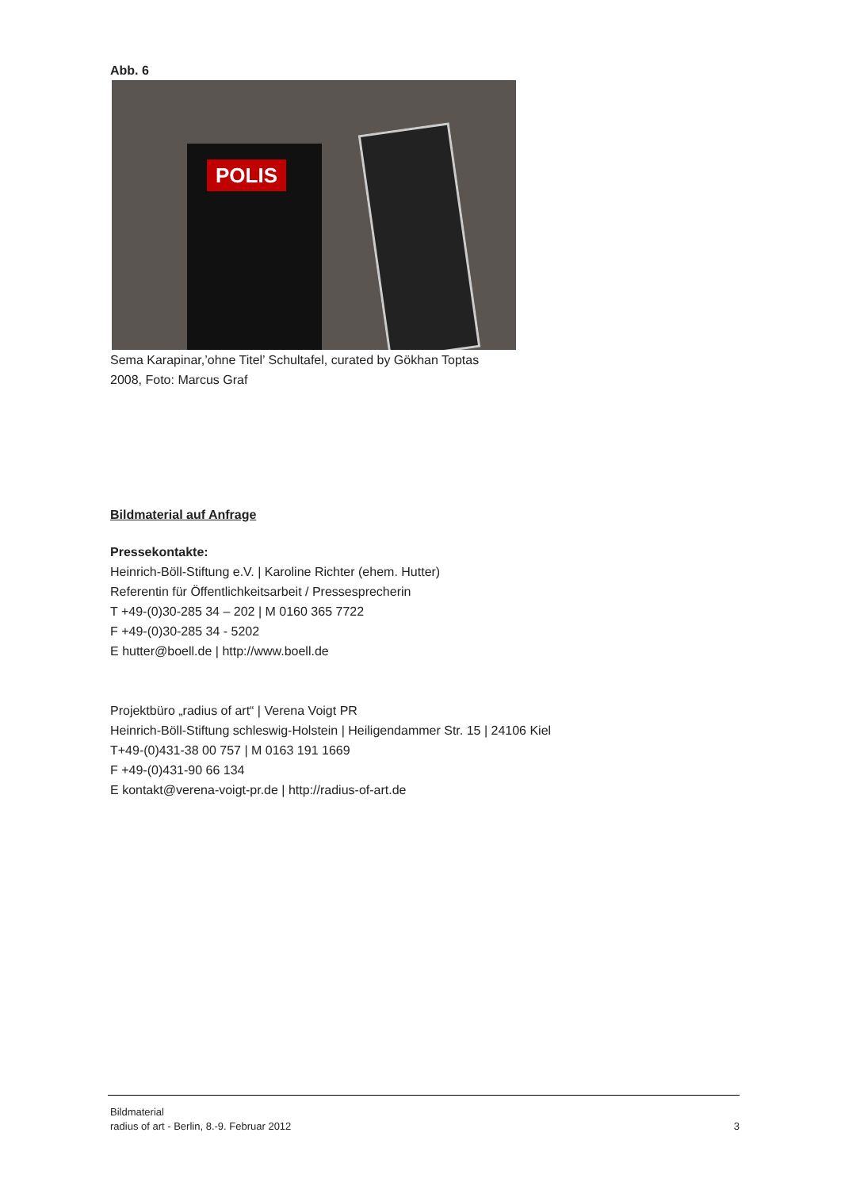Abb. 6
POLIS
Sema Karapinar,’ohne Titel’ Schultafel, curated by Gökhan Toptas
2008, Foto: Marcus Graf
Bildmaterial auf Anfrage
Pressekontakte:
Heinrich-Böll-Stiftung e.V. | Karoline Richter (ehem. Hutter)
Referentin für Öffentlichkeitsarbeit / Pressesprecherin
T +49-(0)30-285 34 – 202 | M 0160 365 7722
F +49-(0)30-285 34 - 5202
E hutter@boell.de | http://www.boell.de
Projektbüro „radius of art“ | Verena Voigt PR
Heinrich-Böll-Stiftung schleswig-Holstein | Heiligendammer Str. 15 | 24106 Kiel
T+49-(0)431-38 00 757 | M 0163 191 1669
F +49-(0)431-90 66 134
E kontakt@verena-voigt-pr.de | http://radius-of-art.de
Bildmaterial
radius of art - Berlin, 8.-9. Februar 2012 3